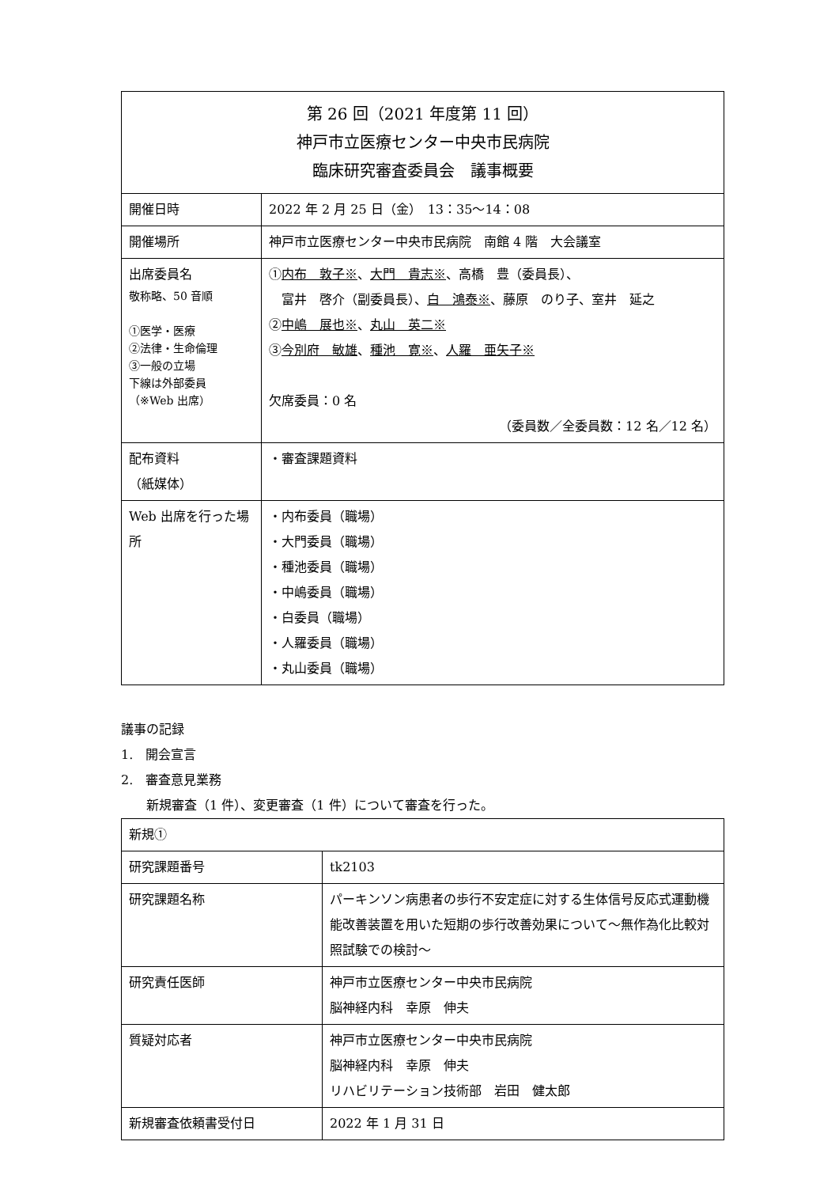| 第 26 回（2021 年度第 11 回） 神戸市立医療センター中央市民病院 臨床研究審査委員会 議事概要 | |
| 開催日時 | 2022 年 2 月 25 日（金） 13：35〜14：08 |
| 開催場所 | 神戸市立医療センター中央市民病院 南館 4 階 大会議室 |
| 出席委員名 敬称略、50 音順 ①医学・医療 ②法律・生命倫理 ③一般の立場 下線は外部委員 （※Web 出席） | ① 内布 敦子※ 、 大門 貴志※ 、高橋 豊（委員長）、 富井 啓介（副委員長）、 白 鴻泰※ 、藤原 のり子、室井 延之 ② 中嶋 展也※ 、 丸山 英二※ ③ 今別府 敏雄 、 種池 寛※ 、 人羅 亜矢子※ 欠席委員：0 名 （委員数／全委員数：12 名／12 名） |
| 配布資料 （紙媒体） | ・審査課題資料 |
| Web 出席を行った場所 | ・内布委員（職場） ・大門委員（職場） ・種池委員（職場） ・中嶋委員（職場） ・白委員（職場） ・人羅委員（職場） ・丸山委員（職場） |
議事の記録
1.　開会宣言
2.　審査意見業務
　　新規審査（1 件）、変更審査（1 件）について審査を行った。
| 新規① | |
| 研究課題番号 | tk2103 |
| 研究課題名称 | パーキンソン病患者の歩行不安定症に対する生体信号反応式運動機能改善装置を用いた短期の歩行改善効果について〜無作為化比較対照試験での検討〜 |
| 研究責任医師 | 神戸市立医療センター中央市民病院 脳神経内科 幸原 伸夫 |
| 質疑対応者 | 神戸市立医療センター中央市民病院 脳神経内科 幸原 伸夫 リハビリテーション技術部 岩田 健太郎 |
| 新規審査依頼書受付日 | 2022 年 1 月 31 日 |